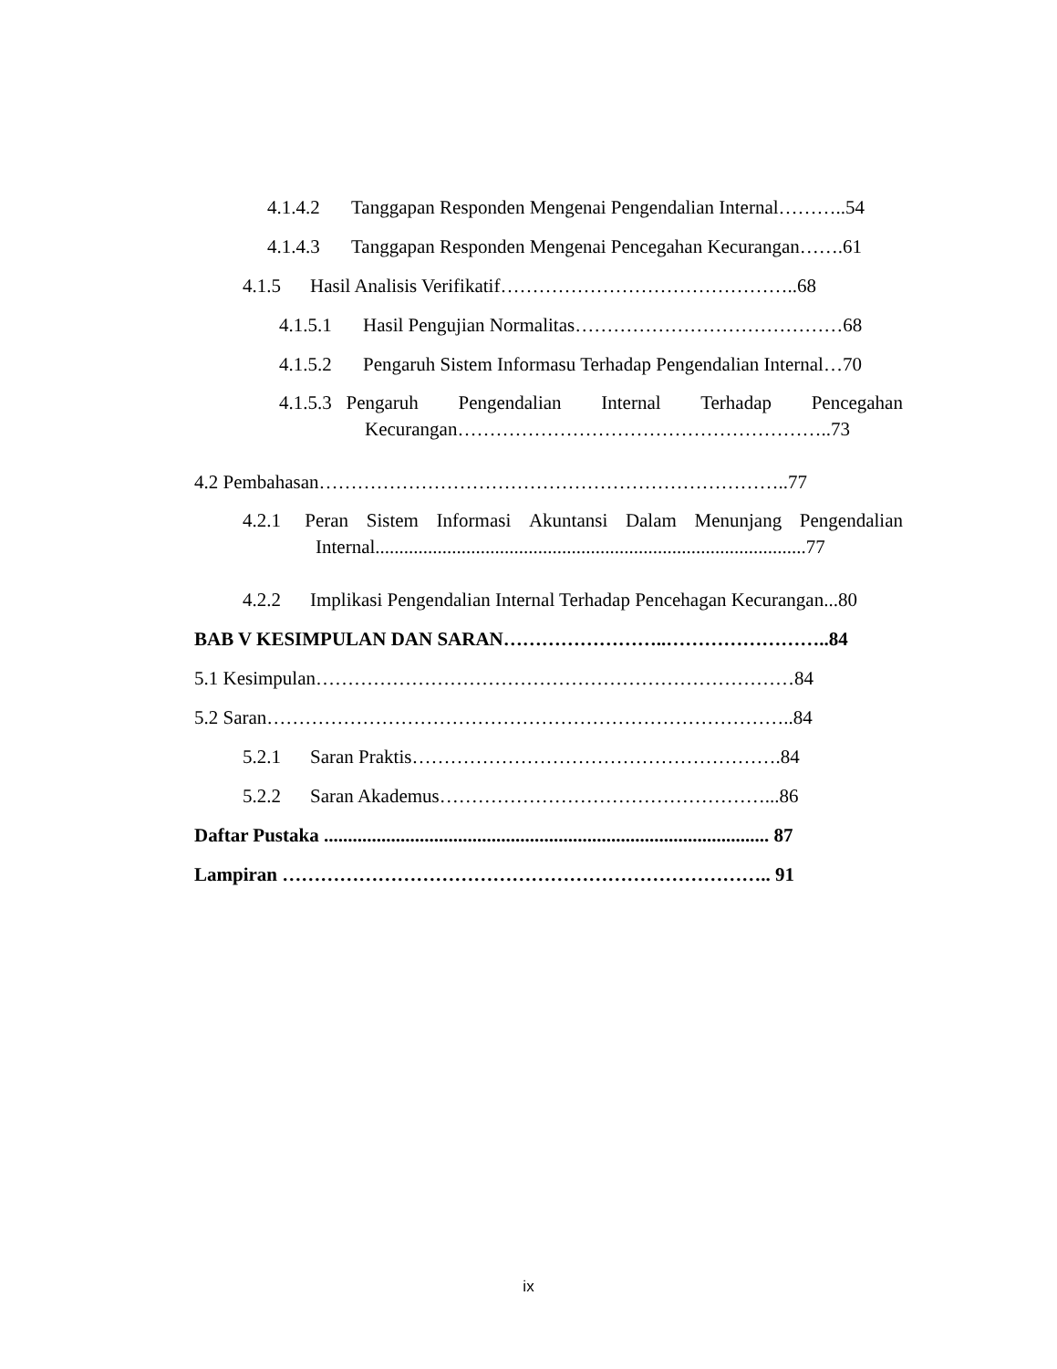4.1.4.2 Tanggapan Responden Mengenai Pengendalian Internal………..54
4.1.4.3 Tanggapan Responden Mengenai Pencegahan Kecurangan…….61
4.1.5 Hasil Analisis Verifikatif………………………………………..68
4.1.5.1 Hasil Pengujian Normalitas……………………………………68
4.1.5.2 Pengaruh Sistem Informasu Terhadap Pengendalian Internal…70
4.1.5.3 Pengaruh Pengendalian Internal Terhadap Pencegahan
Kecurangan…………………………………………………..73
4.2 Pembahasan………………………………………………………………..77
4.2.1 Peran Sistem Informasi Akuntansi Dalam Menunjang Pengendalian
Internal..........................................................................................77
4.2.2 Implikasi Pengendalian Internal Terhadap Pencehagan Kecurangan...80
BAB V KESIMPULAN DAN SARAN……………………..……………………..84
5.1 Kesimpulan…………………………………………………………………84
5.2 Saran………………………………………………………………………..84
5.2.1 Saran Praktis………………………………………………….84
5.2.2 Saran Akademus……………………………………………...86
Daftar Pustaka ............................................................................................. 87
Lampiran ………………………………………………………………….. 91
ix